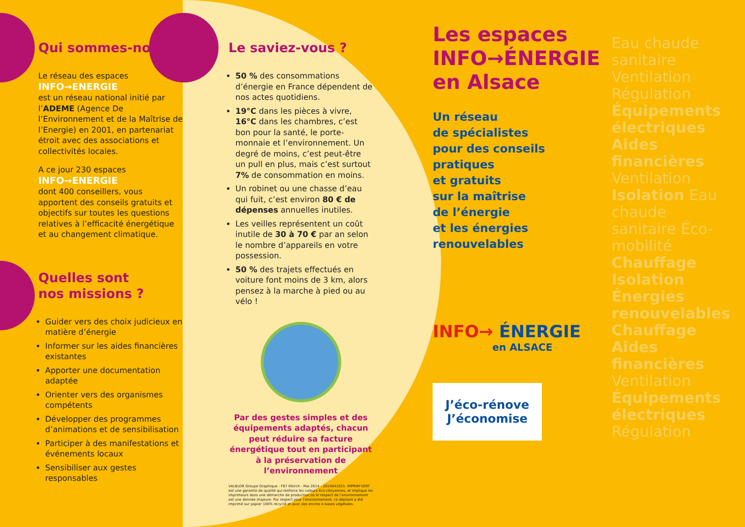Qui sommes-nous ?
Le réseau des espaces
INFO→ENERGIE
est un réseau national initié par l’ADEME (Agence De l’Environnement et de la Maîtrise de l’Energie) en 2001, en partenariat étroit avec des associations et collectivités locales.
A ce jour 230 espaces
INFO→ENERGIE
dont 400 conseillers, vous apportent des conseils gratuits et objectifs sur toutes les questions relatives à l’efficacité énergétique et au changement climatique.
Quelles sont
nos missions ?
Guider vers des choix judicieux en matière d’énergie
Informer sur les aides financières existantes
Apporter une documentation adaptée
Orienter vers des organismes compétents
Développer des programmes d’animations et de sensibilisation
Participer à des manifestations et événements locaux
Sensibiliser aux gestes responsables
Le saviez-vous ?
50 % des consommations d’énergie en France dépendent de nos actes quotidiens.
19°C dans les pièces à vivre, 16°C dans les chambres, c’est bon pour la santé, le porte-monnaie et l’environnement. Un degré de moins, c’est peut-être un pull en plus, mais c’est surtout 7% de consommation en moins.
Un robinet ou une chasse d’eau qui fuit, c’est environ 80 € de dépenses annuelles inutiles.
Les veilles représentent un coût inutile de 30 à 70 € par an selon le nombre d’appareils en votre possession.
50 % des trajets effectués en voiture font moins de 3 km, alors pensez à la marche à pied ou au vélo !
Par des gestes simples et des équipements adaptés, chacun peut réduire sa facture énergétique tout en participant à la préservation de l’environnement
VALBLOR Groupe Graphique - F67 Illkirch - Mai 2014 - 2014041015. IMPRIM’VERT est une garantie de qualité qui renforce les valeurs éco-citoyennes, et implique les imprimeurs dans une démarche de production où le respect de l’environnement est une donnée majeure. Par respect pour l’environnement, ce dépliant a été imprimé sur papier 100% recyclé et avec des encres à bases végétales.
Les espaces
INFO→ÉNERGIE
en Alsace
Un réseau
de spécialistes
pour des conseils
pratiques
et gratuits
sur la maîtrise
de l’énergie
et les énergies
renouvelables
INFO→ ÉNERGIE
en ALSACE
J’éco-rénove
J’économise
Eau chaude sanitaire Ventilation Régulation Équipements électriques Aides financières Ventilation Isolation Eau chaude sanitaire Éco-mobilité Chauffage Isolation Énergies renouvelables Chauffage Aides financières Ventilation Équipements électriques Régulation